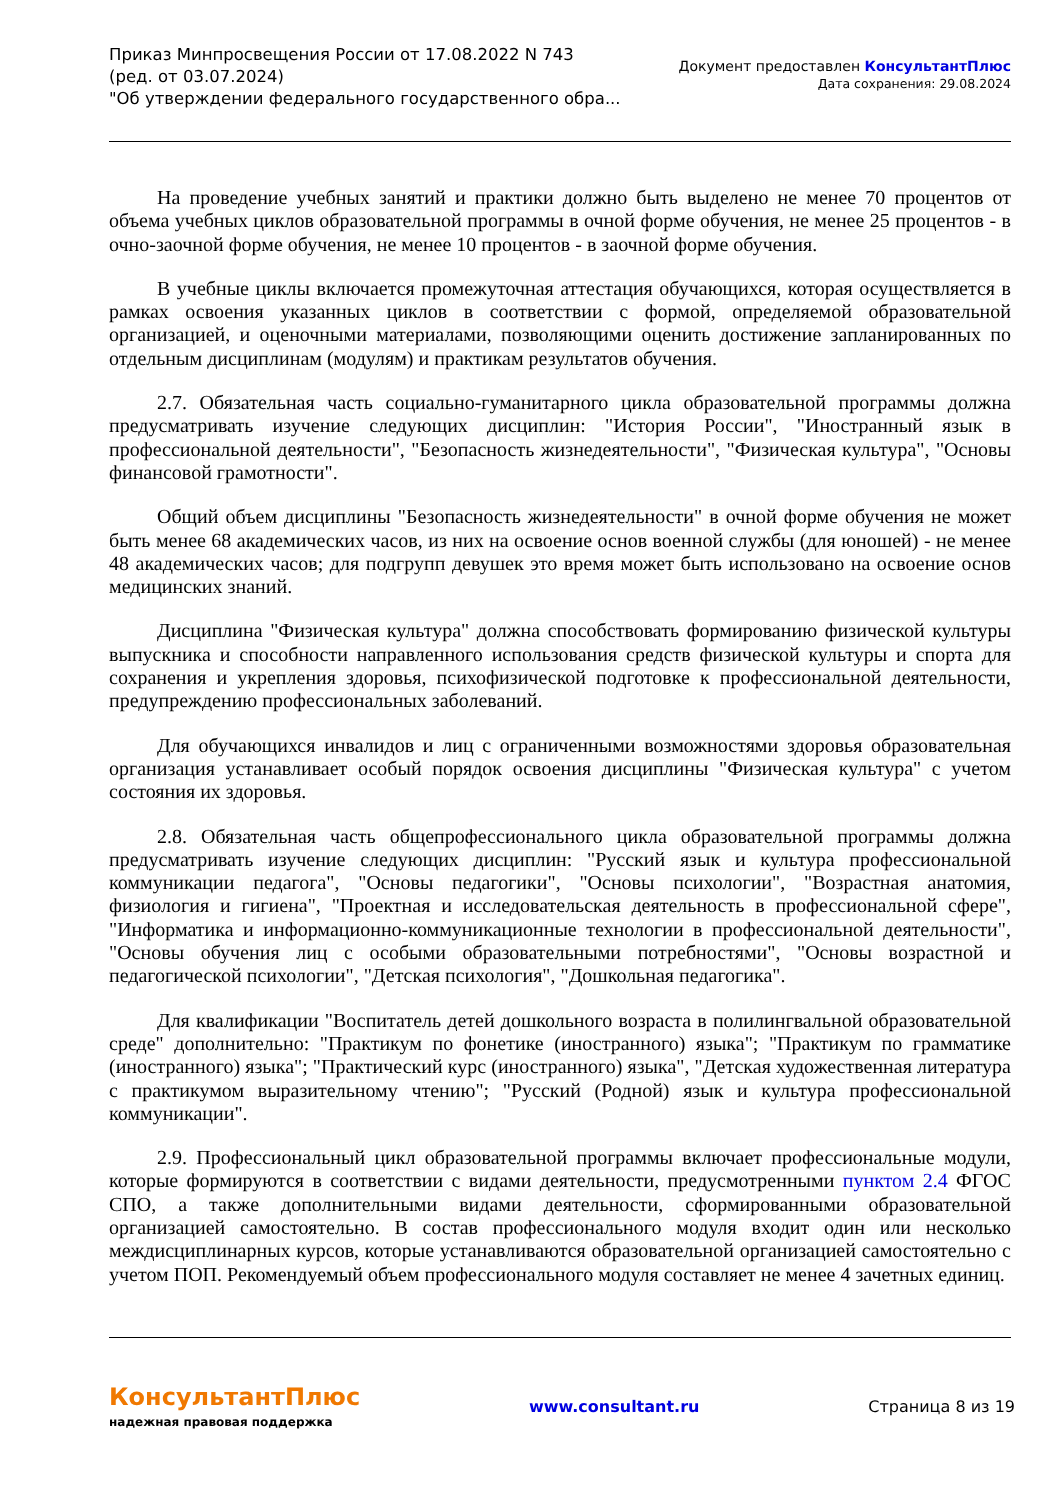Приказ Минпросвещения России от 17.08.2022 N 743
(ред. от 03.07.2024)
"Об утверждении федерального государственного обра...
Документ предоставлен КонсультантПлюс
Дата сохранения: 29.08.2024
На проведение учебных занятий и практики должно быть выделено не менее 70 процентов от объема учебных циклов образовательной программы в очной форме обучения, не менее 25 процентов - в очно-заочной форме обучения, не менее 10 процентов - в заочной форме обучения.
В учебные циклы включается промежуточная аттестация обучающихся, которая осуществляется в рамках освоения указанных циклов в соответствии с формой, определяемой образовательной организацией, и оценочными материалами, позволяющими оценить достижение запланированных по отдельным дисциплинам (модулям) и практикам результатов обучения.
2.7. Обязательная часть социально-гуманитарного цикла образовательной программы должна предусматривать изучение следующих дисциплин: "История России", "Иностранный язык в профессиональной деятельности", "Безопасность жизнедеятельности", "Физическая культура", "Основы финансовой грамотности".
Общий объем дисциплины "Безопасность жизнедеятельности" в очной форме обучения не может быть менее 68 академических часов, из них на освоение основ военной службы (для юношей) - не менее 48 академических часов; для подгрупп девушек это время может быть использовано на освоение основ медицинских знаний.
Дисциплина "Физическая культура" должна способствовать формированию физической культуры выпускника и способности направленного использования средств физической культуры и спорта для сохранения и укрепления здоровья, психофизической подготовке к профессиональной деятельности, предупреждению профессиональных заболеваний.
Для обучающихся инвалидов и лиц с ограниченными возможностями здоровья образовательная организация устанавливает особый порядок освоения дисциплины "Физическая культура" с учетом состояния их здоровья.
2.8. Обязательная часть общепрофессионального цикла образовательной программы должна предусматривать изучение следующих дисциплин: "Русский язык и культура профессиональной коммуникации педагога", "Основы педагогики", "Основы психологии", "Возрастная анатомия, физиология и гигиена", "Проектная и исследовательская деятельность в профессиональной сфере", "Информатика и информационно-коммуникационные технологии в профессиональной деятельности", "Основы обучения лиц с особыми образовательными потребностями", "Основы возрастной и педагогической психологии", "Детская психология", "Дошкольная педагогика".
Для квалификации "Воспитатель детей дошкольного возраста в полилингвальной образовательной среде" дополнительно: "Практикум по фонетике (иностранного) языка"; "Практикум по грамматике (иностранного) языка"; "Практический курс (иностранного) языка", "Детская художественная литература с практикумом выразительному чтению"; "Русский (Родной) язык и культура профессиональной коммуникации".
2.9. Профессиональный цикл образовательной программы включает профессиональные модули, которые формируются в соответствии с видами деятельности, предусмотренными пунктом 2.4 ФГОС СПО, а также дополнительными видами деятельности, сформированными образовательной организацией самостоятельно. В состав профессионального модуля входит один или несколько междисциплинарных курсов, которые устанавливаются образовательной организацией самостоятельно с учетом ПОП. Рекомендуемый объем профессионального модуля составляет не менее 4 зачетных единиц.
КонсультантПлюс
надежная правовая поддержка
www.consultant.ru Страница 8 из 19